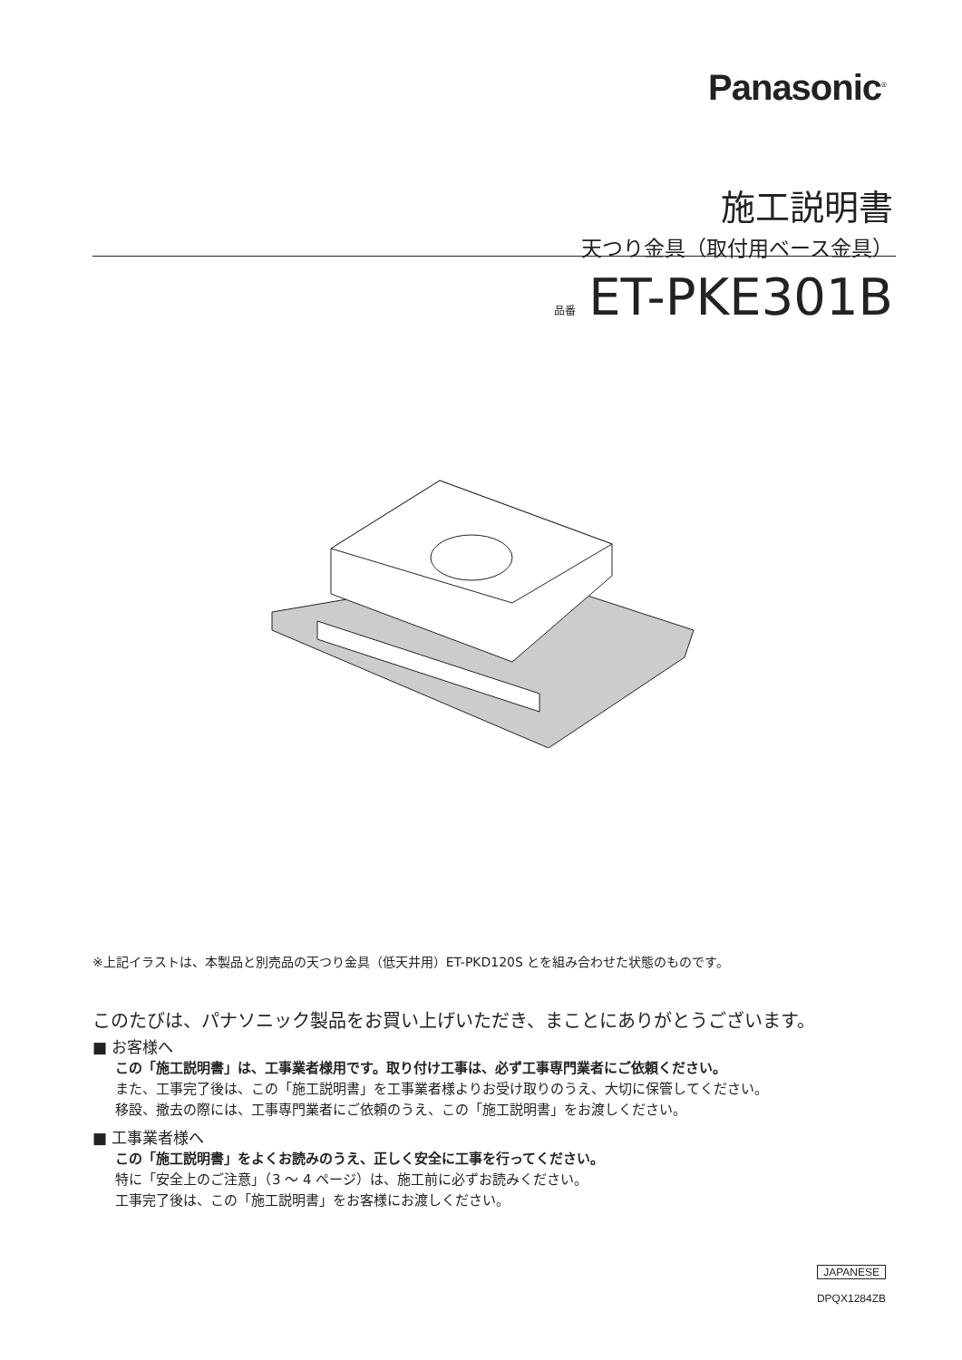Panasonic<sup>®</sup>
施工説明書
天つり金具（取付用ベース金具）
品番 ET-PKE301B
※上記イラストは、本製品と別売品の天つり金具（低天井用）ET-PKD120S とを組み合わせた状態のものです。
このたびは、パナソニック製品をお買い上げいただき、まことにありがとうございます。
■ お客様へ
この「施工説明書」は、工事業者様用です。取り付け工事は、必ず工事専門業者にご依頼ください。
また、工事完了後は、この「施工説明書」を工事業者様よりお受け取りのうえ、大切に保管してください。
移設、撤去の際には、工事専門業者にご依頼のうえ、この「施工説明書」をお渡しください。
■ 工事業者様へ
この「施工説明書」をよくお読みのうえ、正しく安全に工事を行ってください。
特に「安全上のご注意」（3 ～ 4 ページ）は、施工前に必ずお読みください。
工事完了後は、この「施工説明書」をお客様にお渡しください。
JAPANESE
DPQX1284ZB